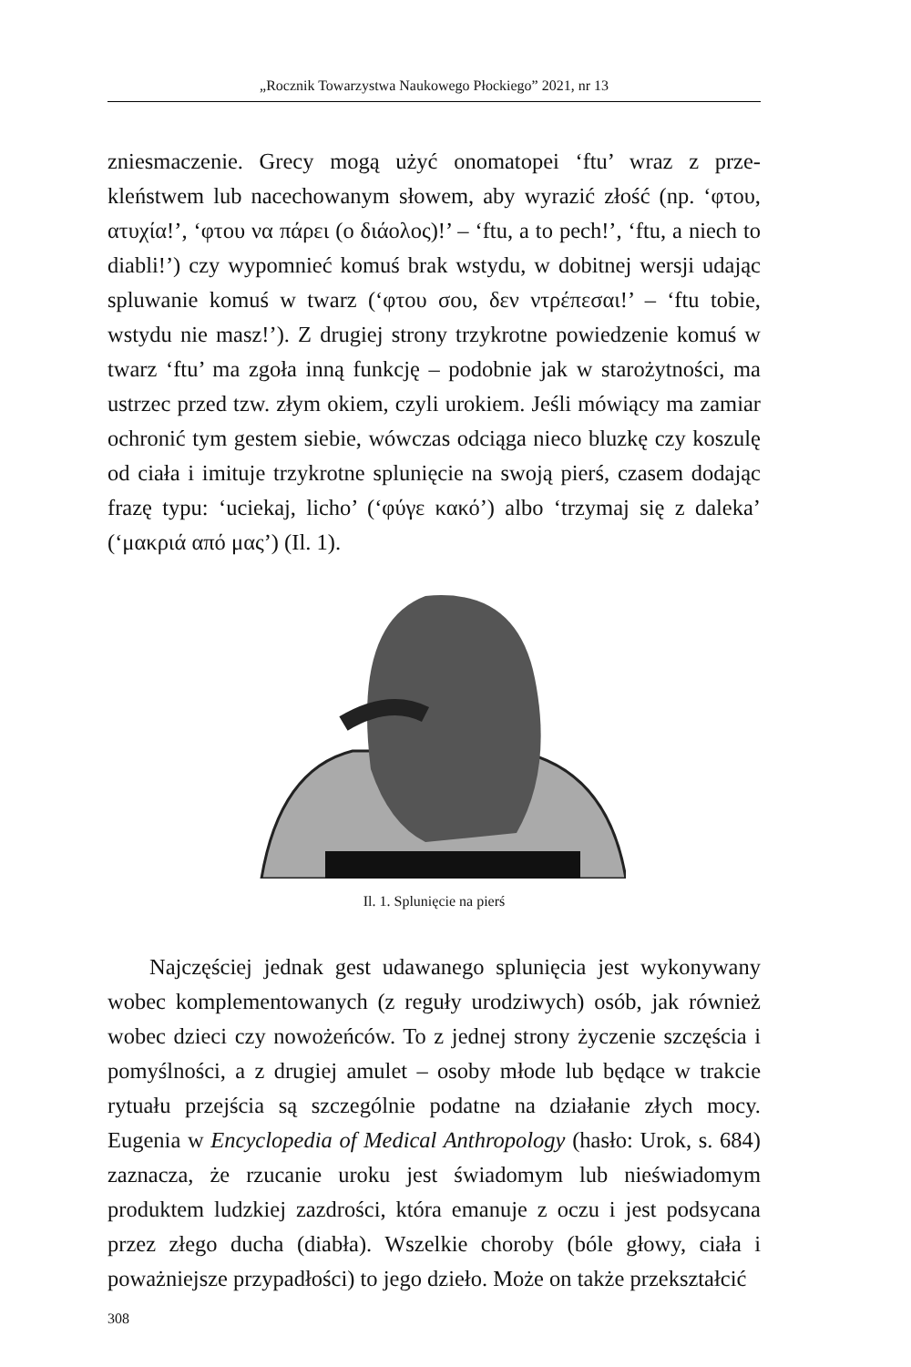„Rocznik Towarzystwa Naukowego Płockiego” 2021, nr 13
zniesmaczenie. Grecy mogą użyć onomatopei ‘ftu’ wraz z prze­kleństwem lub nacechowanym słowem, aby wyrazić złość (np. ‘φτου, ατυχία!’, ‘φτου να πάρει (ο διάολος)!’ – ‘ftu, a to pech!’, ‘ftu, a niech to diabli!’) czy wypomnieć komuś brak wstydu, w dobitnej wersji udając spluwanie komuś w twarz (‘φτου σου, δεν ντρέπεσαι!’ – ‘ftu tobie, wstydu nie masz!’). Z drugiej stro­ny trzykrotne powiedzenie komuś w twarz ‘ftu’ ma zgoła inną funkcję – podobnie jak w starożytności, ma ustrzec przed tzw. złym okiem, czyli urokiem. Jeśli mówiący ma zamiar ochronić tym gestem siebie, wówczas odciąga nieco bluzkę czy koszulę od ciała i imituje trzykrotne splunięcie na swoją pierś, czasem dodając frazę typu: ‘uciekaj, licho’ (‘φύγε κακό’) albo ‘trzymaj się z daleka’ (‘μακριά από μας’) (Il. 1).
Il. 1. Splunięcie na pierś
Najczęściej jednak gest udawanego splunięcia jest wykony­wany wobec komplementowanych (z reguły urodziwych) osób, jak również wobec dzieci czy nowożeńców. To z jednej strony życzenie szczęścia i pomyślności, a z drugiej amulet – osoby młode lub będące w trakcie rytuału przejścia są szczególnie po­datne na działanie złych mocy. Eugenia w Encyclopedia of Me­dical Anthropology (hasło: Urok, s. 684) zaznacza, że rzucanie uroku jest świadomym lub nieświadomym produktem ludzkiej zazdrości, która emanuje z oczu i jest podsycana przez złego ducha (diabła). Wszelkie choroby (bóle głowy, ciała i poważniej­sze przypadłości) to jego dzieło. Może on także przekształcić
308